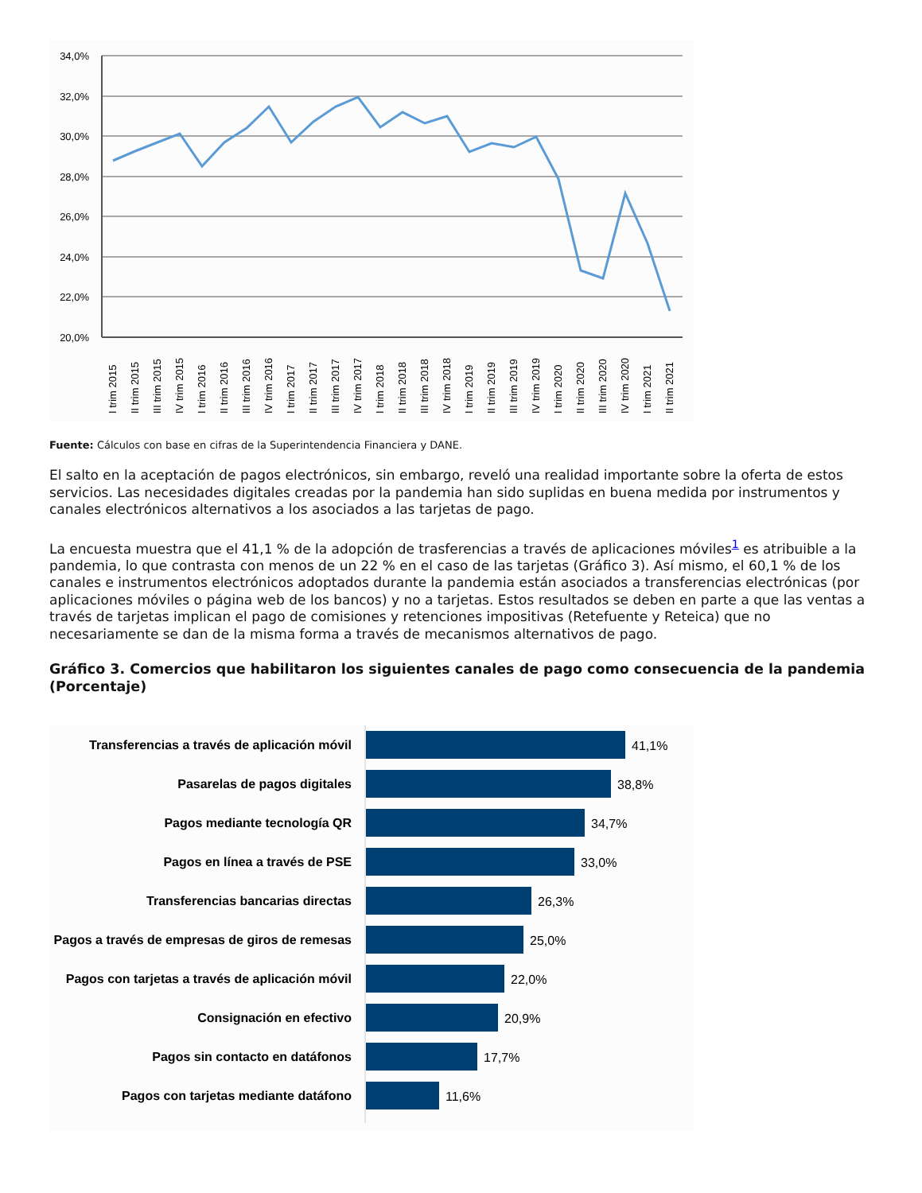34,0%
32,0%
30,0%
28,0%
26,0%
24,0%
22,0%
20,0%
I trim 2015
II trim 2015
III trim 2015
IV trim 2015
I trim 2016
II trim 2016
III trim 2016
IV trim 2016
I trim 2017
II trim 2017
III trim 2017
IV trim 2017
I trim 2018
II trim 2018
III trim 2018
IV trim 2018
I trim 2019
II trim 2019
III trim 2019
IV trim 2019
I trim 2020
II trim 2020
III trim 2020
IV trim 2020
I trim 2021
II trim 2021
Fuente: Cálculos con base en cifras de la Superintendencia Financiera y DANE.
El salto en la aceptación de pagos electrónicos, sin embargo, reveló una realidad importante sobre la oferta de estos servicios. Las necesidades digitales creadas por la pandemia han sido suplidas en buena medida por instrumentos y canales electrónicos alternativos a los asociados a las tarjetas de pago.
La encuesta muestra que el 41,1 % de la adopción de trasferencias a través de aplicaciones móviles<sup>1</sup> es atribuible a la pandemia, lo que contrasta con menos de un 22 % en el caso de las tarjetas (Gráfico 3). Así mismo, el 60,1 % de los canales e instrumentos electrónicos adoptados durante la pandemia están asociados a transferencias electrónicas (por aplicaciones móviles o página web de los bancos) y no a tarjetas. Estos resultados se deben en parte a que las ventas a través de tarjetas implican el pago de comisiones y retenciones impositivas (Retefuente y Reteica) que no necesariamente se dan de la misma forma a través de mecanismos alternativos de pago.
Gráfico 3. Comercios que habilitaron los siguientes canales de pago como consecuencia de la pandemia (Porcentaje)
Transferencias a través de aplicación móvil
Pasarelas de pagos digitales
Pagos mediante tecnología QR
Pagos en línea a través de PSE
Transferencias bancarias directas
Pagos a través de empresas de giros de remesas
Pagos con tarjetas a través de aplicación móvil
Consignación en efectivo
Pagos sin contacto en datáfonos
Pagos con tarjetas mediante datáfono
41,1%
38,8%
34,7%
33,0%
26,3%
25,0%
22,0%
20,9%
17,7%
11,6%